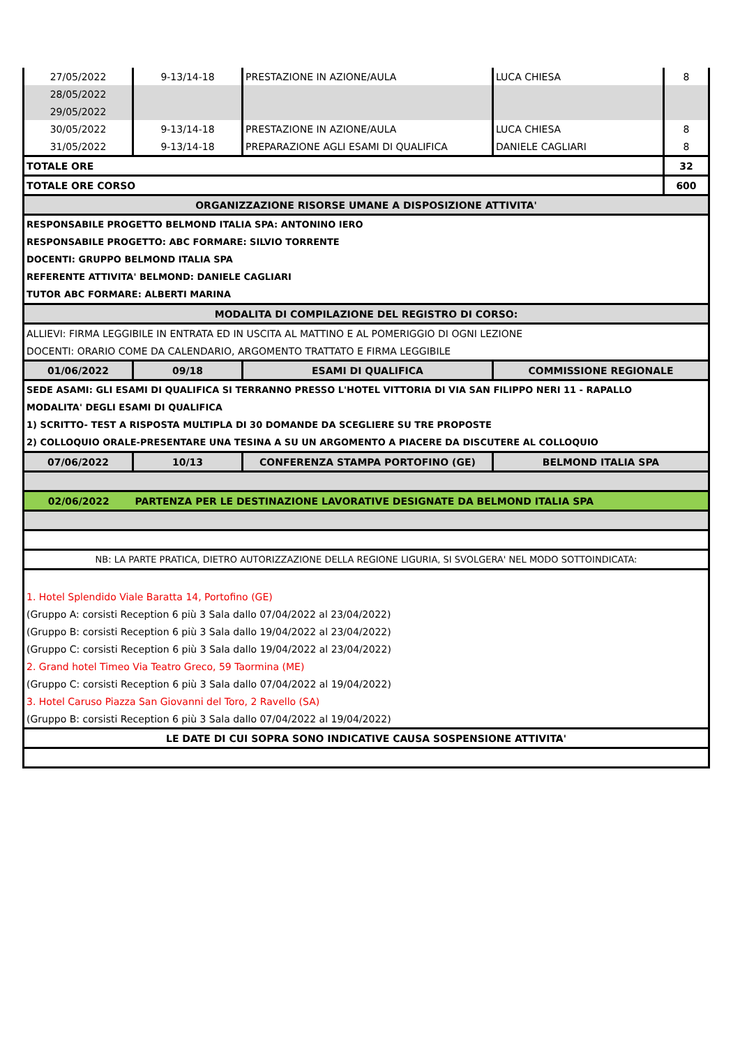| 27/05/2022 | 9-13/14-18 | PRESTAZIONE IN AZIONE/AULA | LUCA CHIESA | 8 |
| 28/05/2022 | | | | |
| 29/05/2022 | | | | |
| 30/05/2022 | 9-13/14-18 | PRESTAZIONE IN AZIONE/AULA | LUCA CHIESA | 8 |
| 31/05/2022 | 9-13/14-18 | PREPARAZIONE AGLI ESAMI DI QUALIFICA | DANIELE CAGLIARI | 8 |
| TOTALE ORE | | | | 32 |
| TOTALE ORE CORSO | | | | 600 |
| ORGANIZZAZIONE RISORSE UMANE A DISPOSIZIONE ATTIVITA' | | | | |
| RESPONSABILE PROGETTO BELMOND ITALIA SPA: ANTONINO IERO | | | | |
| RESPONSABILE PROGETTO: ABC FORMARE: SILVIO TORRENTE | | | | |
| DOCENTI: GRUPPO BELMOND ITALIA SPA | | | | |
| REFERENTE ATTIVITA' BELMOND: DANIELE CAGLIARI | | | | |
| TUTOR ABC FORMARE: ALBERTI MARINA | | | | |
| MODALITA DI COMPILAZIONE DEL REGISTRO DI CORSO: | | | | |
| ALLIEVI: FIRMA LEGGIBILE IN ENTRATA ED IN USCITA AL MATTINO E AL POMERIGGIO DI OGNI LEZIONE | | | | |
| DOCENTI: ORARIO COME DA CALENDARIO, ARGOMENTO TRATTATO E FIRMA LEGGIBILE | | | | |
| 01/06/2022 | 09/18 | ESAMI DI QUALIFICA | COMMISSIONE REGIONALE | |
| SEDE ASAMI: GLI ESAMI DI QUALIFICA SI TERRANNO PRESSO L'HOTEL VITTORIA DI VIA SAN FILIPPO NERI 11 - RAPALLO | | | | |
| MODALITA' DEGLI ESAMI DI QUALIFICA | | | | |
| 1) SCRITTO- TEST A RISPOSTA MULTIPLA DI 30 DOMANDE DA SCEGLIERE SU TRE PROPOSTE | | | | |
| 2) COLLOQUIO ORALE-PRESENTARE UNA TESINA A SU UN ARGOMENTO A PIACERE DA DISCUTERE AL COLLOQUIO | | | | |
| 07/06/2022 | 10/13 | CONFERENZA STAMPA PORTOFINO (GE) | BELMOND ITALIA SPA | |
| 02/06/2022 | PARTENZA PER LE DESTINAZIONE LAVORATIVE DESIGNATE DA BELMOND ITALIA SPA | | | |
| NB: LA PARTE PRATICA, DIETRO AUTORIZZAZIONE DELLA REGIONE LIGURIA, SI SVOLGERA' NEL MODO SOTTOINDICATA: | | | | |
| 1. Hotel Splendido Viale Baratta 14, Portofino (GE) | | | | |
| (Gruppo A: corsisti Reception 6 più 3 Sala dallo 07/04/2022 al 23/04/2022) | | | | |
| (Gruppo B: corsisti Reception 6 più 3 Sala dallo 19/04/2022 al 23/04/2022) | | | | |
| (Gruppo C: corsisti Reception 6 più 3 Sala dallo 19/04/2022 al 23/04/2022) | | | | |
| 2. Grand hotel Timeo Via Teatro Greco, 59 Taormina (ME) | | | | |
| (Gruppo C: corsisti Reception 6 più 3 Sala dallo 07/04/2022 al 19/04/2022) | | | | |
| 3. Hotel Caruso Piazza San Giovanni del Toro, 2 Ravello (SA) | | | | |
| (Gruppo B: corsisti Reception 6 più 3 Sala dallo 07/04/2022 al 19/04/2022) | | | | |
| LE DATE DI CUI SOPRA SONO INDICATIVE CAUSA SOSPENSIONE ATTIVITA' | | | | |